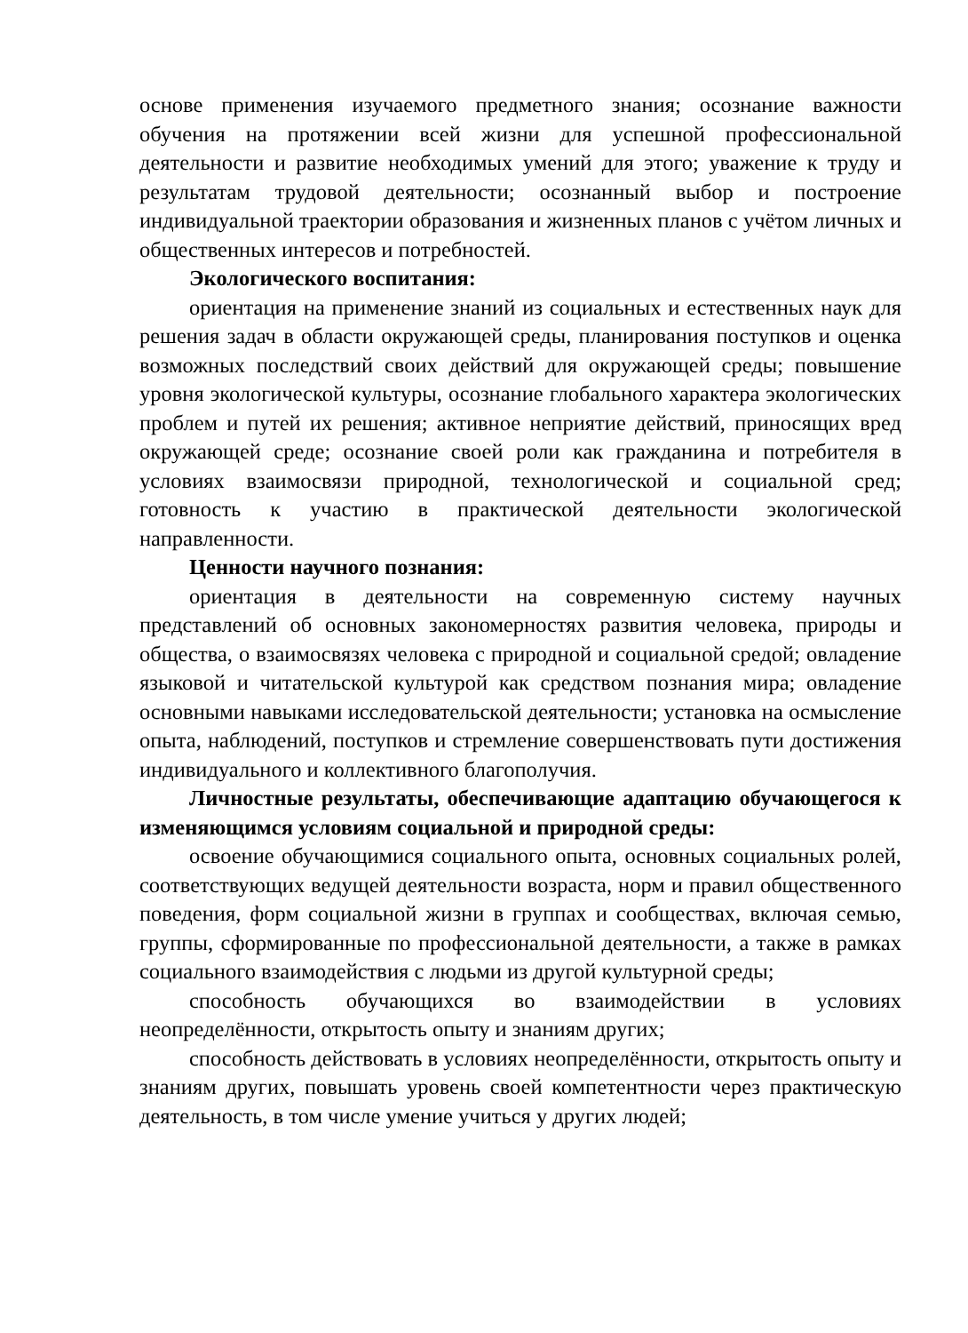основе применения изучаемого предметного знания; осознание важности обучения на протяжении всей жизни для успешной профессиональной деятельности и развитие необходимых умений для этого; уважение к труду и результатам трудовой деятельности; осознанный выбор и построение индивидуальной траектории образования и жизненных планов с учётом личных и общественных интересов и потребностей.
Экологического воспитания:
ориентация на применение знаний из социальных и естественных наук для решения задач в области окружающей среды, планирования поступков и оценка возможных последствий своих действий для окружающей среды; повышение уровня экологической культуры, осознание глобального характера экологических проблем и путей их решения; активное неприятие действий, приносящих вред окружающей среде; осознание своей роли как гражданина и потребителя в условиях взаимосвязи природной, технологической и социальной сред; готовность к участию в практической деятельности экологической направленности.
Ценности научного познания:
ориентация в деятельности на современную систему научных представлений об основных закономерностях развития человека, природы и общества, о взаимосвязях человека с природной и социальной средой; овладение языковой и читательской культурой как средством познания мира; овладение основными навыками исследовательской деятельности; установка на осмысление опыта, наблюдений, поступков и стремление совершенствовать пути достижения индивидуального и коллективного благополучия.
Личностные результаты, обеспечивающие адаптацию обучающегося к изменяющимся условиям социальной и природной среды:
освоение обучающимися социального опыта, основных социальных ролей, соответствующих ведущей деятельности возраста, норм и правил общественного поведения, форм социальной жизни в группах и сообществах, включая семью, группы, сформированные по профессиональной деятельности, а также в рамках социального взаимодействия с людьми из другой культурной среды;
способность обучающихся во взаимодействии в условиях неопределённости, открытость опыту и знаниям других;
способность действовать в условиях неопределённости, открытость опыту и знаниям других, повышать уровень своей компетентности через практическую деятельность, в том числе умение учиться у других людей;